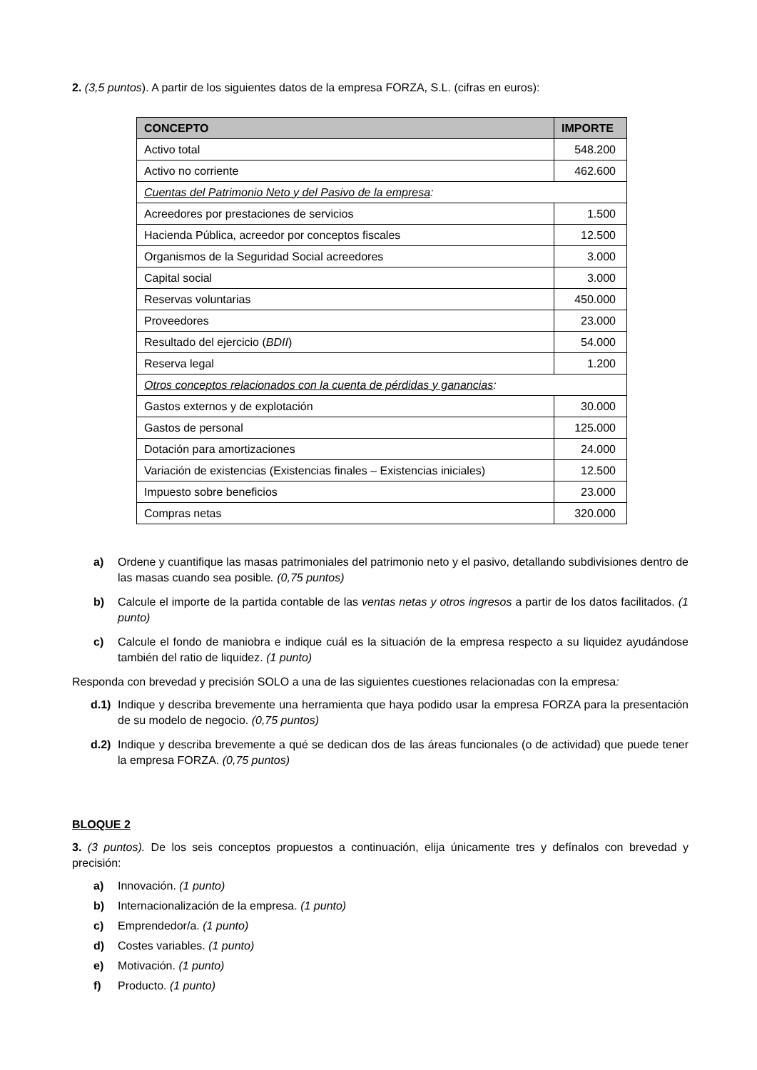2. (3,5 puntos). A partir de los siguientes datos de la empresa FORZA, S.L. (cifras en euros):
| CONCEPTO | IMPORTE |
| --- | --- |
| Activo total | 548.200 |
| Activo no corriente | 462.600 |
| Cuentas del Patrimonio Neto y del Pasivo de la empresa : | |
| Acreedores por prestaciones de servicios | 1.500 |
| Hacienda Pública, acreedor por conceptos fiscales | 12.500 |
| Organismos de la Seguridad Social acreedores | 3.000 |
| Capital social | 3.000 |
| Reservas voluntarias | 450.000 |
| Proveedores | 23.000 |
| Resultado del ejercicio ( BDII ) | 54.000 |
| Reserva legal | 1.200 |
| Otros conceptos relacionados con la cuenta de pérdidas y ganancias : | |
| Gastos externos y de explotación | 30.000 |
| Gastos de personal | 125.000 |
| Dotación para amortizaciones | 24.000 |
| Variación de existencias (Existencias finales – Existencias iniciales) | 12.500 |
| Impuesto sobre beneficios | 23.000 |
| Compras netas | 320.000 |
a) Ordene y cuantifique las masas patrimoniales del patrimonio neto y el pasivo, detallando subdivisiones dentro de las masas cuando sea posible. (0,75 puntos)
b) Calcule el importe de la partida contable de las ventas netas y otros ingresos a partir de los datos facilitados. (1 punto)
c) Calcule el fondo de maniobra e indique cuál es la situación de la empresa respecto a su liquidez ayudándose también del ratio de liquidez. (1 punto)
Responda con brevedad y precisión SOLO a una de las siguientes cuestiones relacionadas con la empresa:
d.1) Indique y describa brevemente una herramienta que haya podido usar la empresa FORZA para la presentación de su modelo de negocio. (0,75 puntos)
d.2) Indique y describa brevemente a qué se dedican dos de las áreas funcionales (o de actividad) que puede tener la empresa FORZA. (0,75 puntos)
BLOQUE 2
3. (3 puntos). De los seis conceptos propuestos a continuación, elija únicamente tres y defínalos con brevedad y precisión:
a) Innovación. (1 punto)
b) Internacionalización de la empresa. (1 punto)
c) Emprendedor/a. (1 punto)
d) Costes variables. (1 punto)
e) Motivación. (1 punto)
f) Producto. (1 punto)